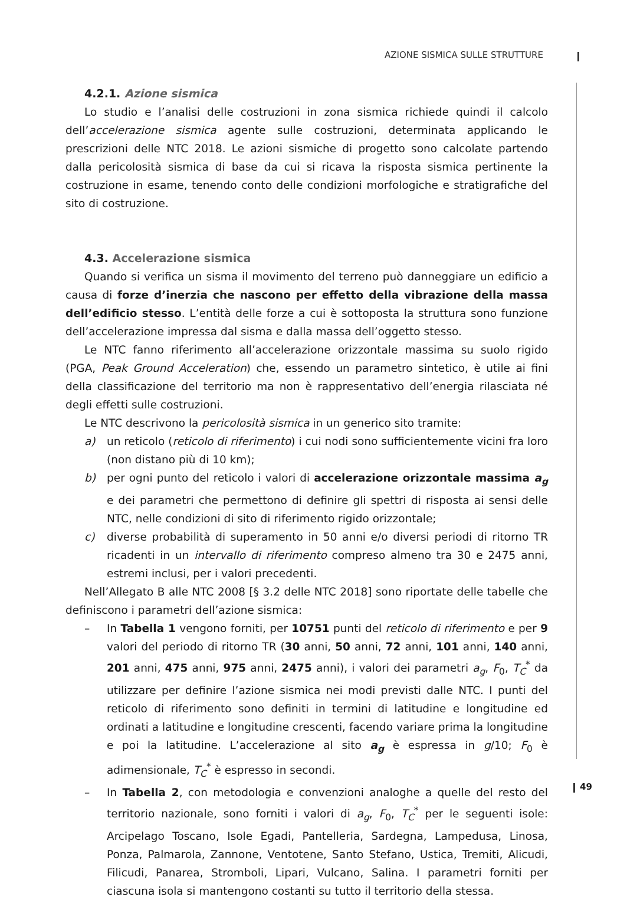AZIONE SISMICA SULLE STRUTTURE
4.2.1. Azione sismica
Lo studio e l’analisi delle costruzioni in zona sismica richiede quindi il calcolo dell’accelerazione sismica agente sulle costruzioni, determinata applicando le prescrizioni delle NTC 2018. Le azioni sismiche di progetto sono calcolate partendo dalla pericolosità sismica di base da cui si ricava la risposta sismica pertinente la costruzione in esame, tenendo conto delle condizioni morfologiche e stratigrafiche del sito di costruzione.
4.3. Accelerazione sismica
Quando si verifica un sisma il movimento del terreno può danneggiare un edificio a causa di forze d’inerzia che nascono per effetto della vibrazione della massa dell’edificio stesso. L’entità delle forze a cui è sottoposta la struttura sono funzione dell’accelerazione impressa dal sisma e dalla massa dell’oggetto stesso.
Le NTC fanno riferimento all’accelerazione orizzontale massima su suolo rigido (PGA, Peak Ground Acceleration) che, essendo un parametro sintetico, è utile ai fini della classificazione del territorio ma non è rappresentativo dell’energia rilasciata né degli effetti sulle costruzioni.
Le NTC descrivono la pericolosità sismica in un generico sito tramite:
a) un reticolo (reticolo di riferimento) i cui nodi sono sufficientemente vicini fra loro (non distano più di 10 km);
b) per ogni punto del reticolo i valori di accelerazione orizzontale massima a<sub>g</sub> e dei parametri che permettono di definire gli spettri di risposta ai sensi delle NTC, nelle condizioni di sito di riferimento rigido orizzontale;
c) diverse probabilità di superamento in 50 anni e/o diversi periodi di ritorno TR ricadenti in un intervallo di riferimento compreso almeno tra 30 e 2475 anni, estremi inclusi, per i valori precedenti.
Nell’Allegato B alle NTC 2008 [§ 3.2 delle NTC 2018] sono riportate delle tabelle che definiscono i parametri dell’azione sismica:
– In Tabella 1 vengono forniti, per 10751 punti del reticolo di riferimento e per 9 valori del periodo di ritorno TR (30 anni, 50 anni, 72 anni, 101 anni, 140 anni, 201 anni, 475 anni, 975 anni, 2475 anni), i valori dei parametri a<sub>g</sub>, F<sub>0</sub>, T<sub>C</sub><sup>*</sup> da utilizzare per definire l’azione sismica nei modi previsti dalle NTC. I punti del reticolo di riferimento sono definiti in termini di latitudine e longitudine ed ordinati a latitudine e longitudine crescenti, facendo variare prima la longitudine e poi la latitudine. L’accelerazione al sito a<sub>g</sub> è espressa in g/10; F<sub>0</sub> è adimensionale, T<sub>C</sub><sup>*</sup> è espresso in secondi.
– In Tabella 2, con metodologia e convenzioni analoghe a quelle del resto del territorio nazionale, sono forniti i valori di a<sub>g</sub>, F<sub>0</sub>, T<sub>C</sub><sup>*</sup> per le seguenti isole: Arcipelago Toscano, Isole Egadi, Pantelleria, Sardegna, Lampedusa, Linosa, Ponza, Palmarola, Zannone, Ventotene, Santo Stefano, Ustica, Tremiti, Alicudi, Filicudi, Panarea, Stromboli, Lipari, Vulcano, Salina. I parametri forniti per ciascuna isola si mantengono costanti su tutto il territorio della stessa.
49